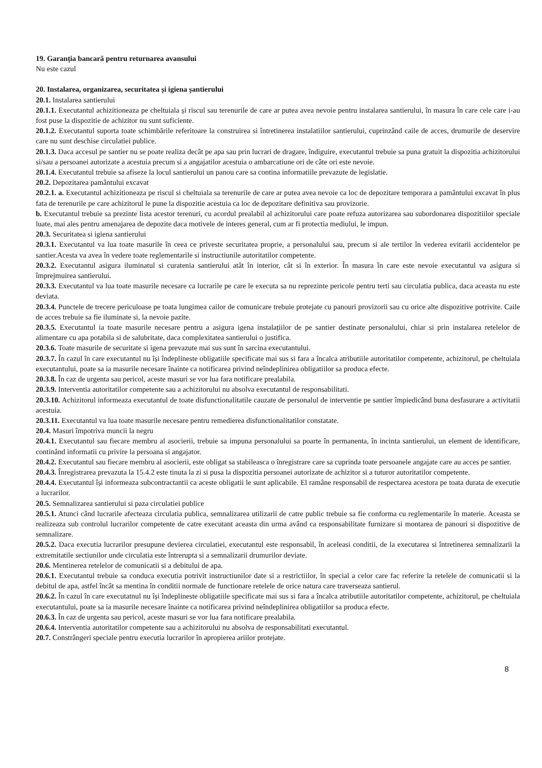19. Garanția bancară pentru returnarea avansului
Nu este cazul
20. Instalarea, organizarea, securitatea și igiena șantierului
20.1. Instalarea santierului
20.1.1. Executantul achizitioneaza pe cheltuiala și riscul sau terenurile de care ar putea avea nevoie pentru instalarea santierului, în masura în care cele care i-au fost puse la dispozitie de achizitor nu sunt suficiente.
20.1.2. Executantul suporta toate schimbările referitoare la construirea si întretinerea instalatiilor santierului, cuprinzând caile de acces, drumurile de deservire care nu sunt deschise circulatiei publice.
20.1.3. Daca accesul pe santier nu se poate realiza decât pe apa sau prin lucrari de dragare, îndiguire, executantul trebuie sa puna gratuit la dispozitia achizitorului si/sau a persoanei autorizate a acestuia precum si a angajatilor acestuia o ambarcatiune ori de câte ori este nevoie.
20.1.4. Executantul trebuie sa afiseze la locul santierului un panou care sa contina informatiile prevazute de legislatie.
20.2. Depozitarea pamântului excavat
20.2.1. a. Executantul achizitioneaza pe riscul si cheltuiala sa terenurile de care ar putea avea nevoie ca loc de depozitare temporara a pamântului excavat în plus fata de terenurile pe care achizitorul le pune la dispozitie acestuia ca loc de depozitare definitiva sau provizorie.
b. Executantul trebuie sa prezinte lista acestor terenuri, cu acordul prealabil al achizitorului care poate refuza autorizarea sau subordonarea dispozitiilor speciale luate, mai ales pentru amenajarea de depozite daca motivele de interes general, cum ar fi protectia mediului, le impun.
20.3. Securitatea si igiena santierului
20.3.1. Executantul va lua toate masurile în ceea ce priveste securitatea proprie, a personalului sau, precum si ale tertilor în vederea evitarii accidentelor pe santier.Acesta va avea în vedere toate reglementarile si instructiunile autoritatilor competente.
20.3.2. Executantul asigura iluminatul si curatenia santierului atât în interior, cât si în exterior. În masura în care este nevoie executantul va asigura si împrejmuirea santierului.
20.3.3. Executantul va lua toate masurile necesare ca lucrarile pe care le executa sa nu reprezinte pericole pentru terti sau circulatia publica, daca aceasta nu este deviata.
20.3.4. Punctele de trecere periculoase pe toata lungimea cailor de comunicare trebuie protejate cu panouri provizorii sau cu orice alte dispozitive potrivite. Caile de acces trebuie sa fie iluminate si, la nevoie pazite.
20.3.5. Executantul ia toate masurile necesare pentru a asigura igena instalațiilor de pe santier destinate personalului, chiar si prin instalarea retelelor de alimentare cu apa potabila si de salubritate, daca complexitatea santierului o justifica.
20.3.6. Toate masurile de securitate si igena prevazute mai sus sunt în sarcina executantului.
20.3.7. În cazul în care executantul nu își îndeplineste obligatiile specificate mai sus si fara a încalca atributiile autoritatilor competente, achizitorul, pe cheltuiala executantului, poate sa ia masurile necesare înainte ca notificarea privind neîndeplinirea obligatiilor sa produca efecte.
20.3.8. În caz de urgenta sau pericol, aceste masuri se vor lua fara notificare prealabila.
20.3.9. Interventia autoritatilor competente sau a achizitorului nu absolva executantul de responsabilitati.
20.3.10. Achizitorul informeaza executantul de toate disfunctionalitatile cauzate de personalul de interventie pe santier împiedicând buna desfasurare a activitatii acestuia.
20.3.11. Executantul va lua toate masurile necesare pentru remedierea disfunctionalitatilor constatate.
20.4. Masuri împotriva muncii la negru
20.4.1. Executantul sau fiecare membru al asocierii, trebuie sa impuna personalului sa poarte în permanenta, în incinta santierului, un element de identificare, continând informatii cu privire la persoana si angajator.
20.4.2. Executantul sau fiecare membru al asocierii, este obligat sa stabileasca o înregistrare care sa cuprinda toate persoanele angajate care au acces pe santier.
20.4.3. Înregistrarea prevazuta la 15.4.2 este tinuta la zi si pusa la dispozitia persoanei autorizate de achizitor si a tuturor autoritatilor competente.
20.4.4. Executantul își informeaza subcontractantii ca aceste obligatii le sunt aplicabile. El ramâne responsabil de respectarea acestora pe toata durata de executie a lucrarilor.
20.5. Semnalizarea santierului si paza circulatiei publice
20.5.1. Atunci când lucrarile afecteaza circulatia publica, semnalizarea utilizarii de catre public trebuie sa fie conforma cu reglementarile în materie. Aceasta se realizeaza sub controlul lucrarilor competente de catre executant aceasta din urma având ca responsabilitate furnizare si montarea de panouri si dispozitive de semnalizare.
20.5.2. Daca executia lucrarilor presupune devierea circulatiei, executantul este responsabil, în aceleasi conditii, de la executarea si întretinerea semnalizarii la extremitatile sectiunilor unde circulatia este întrerupta si a semnalizarii drumurilor deviate.
20.6. Mentinerea retelelor de comunicatii si a debitului de apa.
20.6.1. Executantul trebuie sa conduca executia potrivit instructiunilor date si a restrictiilor, în special a celor care fac referire la retelele de comunicatii si la debitul de apa, astfel încât sa mentina în conditii normale de functionare retelele de orice natura care traverseaza santierul.
20.6.2. În cazul în care executatnul nu își îndeplineste obligatiile specificate mai sus si fara a încalca atributiile autoritatilor competente, achizitorul, pe cheltuiala executantului, poate sa ia masurile necesare înainte ca notificarea privind neîndeplinirea obligatiilor sa produca efecte.
20.6.3. În caz de urgenta sau pericol, aceste masuri se vor lua fara notificare prealabila.
20.6.4. Interventia autoritatilor competente sau a achizitorului nu absolva de responsabilitati executantul.
20.7. Constrângeri speciale pentru executia lucrarilor în apropierea ariilor protejate.
8